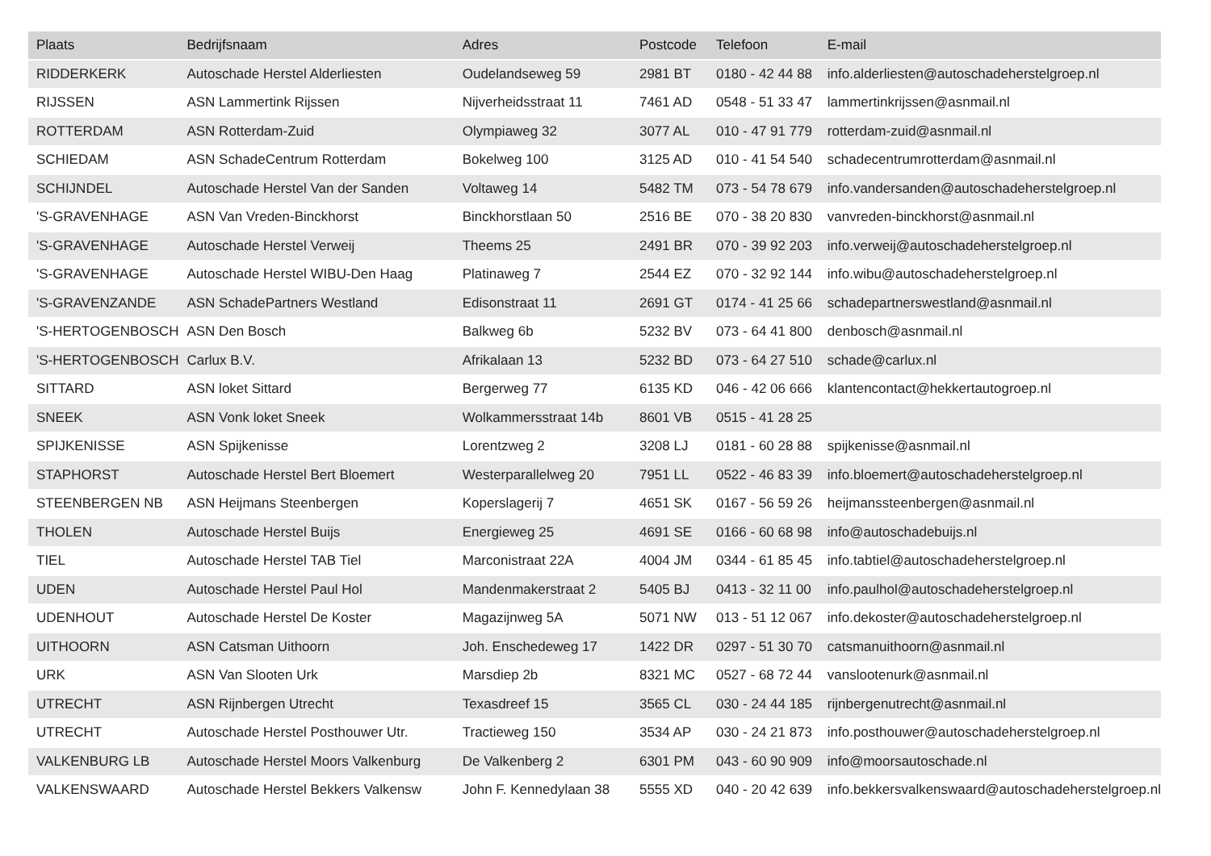| Plaats | Bedrijfsnaam | Adres | Postcode | Telefoon | E-mail |
| --- | --- | --- | --- | --- | --- |
| RIDDERKERK | Autoschade Herstel Alderliesten | Oudelandseweg 59 | 2981 BT | 0180 - 42 44 88 | info.alderliesten@autoschadeherstelgroep.nl |
| RIJSSEN | ASN Lammertink Rijssen | Nijverheidsstraat 11 | 7461 AD | 0548 - 51 33 47 | lammertinkrijssen@asnmail.nl |
| ROTTERDAM | ASN Rotterdam-Zuid | Olympiaweg 32 | 3077 AL | 010 - 47 91 779 | rotterdam-zuid@asnmail.nl |
| SCHIEDAM | ASN SchadeCentrum Rotterdam | Bokelweg 100 | 3125 AD | 010 - 41 54 540 | schadecentrumrotterdam@asnmail.nl |
| SCHIJNDEL | Autoschade Herstel Van der Sanden | Voltaweg 14 | 5482 TM | 073 - 54 78 679 | info.vandersanden@autoschadeherstelgroep.nl |
| 'S-GRAVENHAGE | ASN Van Vreden-Binckhorst | Binckhorstlaan 50 | 2516 BE | 070 - 38 20 830 | vanvreden-binckhorst@asnmail.nl |
| 'S-GRAVENHAGE | Autoschade Herstel Verweij | Theems 25 | 2491 BR | 070 - 39 92 203 | info.verweij@autoschadeherstelgroep.nl |
| 'S-GRAVENHAGE | Autoschade Herstel WIBU-Den Haag | Platinaweg 7 | 2544 EZ | 070 - 32 92 144 | info.wibu@autoschadeherstelgroep.nl |
| 'S-GRAVENZANDE | ASN SchadePartners Westland | Edisonstraat 11 | 2691 GT | 0174 - 41 25 66 | schadepartnerswestland@asnmail.nl |
| 'S-HERTOGENBOSCH | ASN Den Bosch | Balkweg 6b | 5232 BV | 073 - 64 41 800 | denbosch@asnmail.nl |
| 'S-HERTOGENBOSCH | Carlux B.V. | Afrikalaan 13 | 5232 BD | 073 - 64 27 510 | schade@carlux.nl |
| SITTARD | ASN loket Sittard | Bergerweg 77 | 6135 KD | 046 - 42 06 666 | klantencontact@hekkertautogroep.nl |
| SNEEK | ASN Vonk loket Sneek | Wolkammersstraat 14b | 8601 VB | 0515 - 41 28 25 | |
| SPIJKENISSE | ASN Spijkenisse | Lorentzweg 2 | 3208 LJ | 0181 - 60 28 88 | spijkenisse@asnmail.nl |
| STAPHORST | Autoschade Herstel Bert Bloemert | Westerparallelweg 20 | 7951 LL | 0522 - 46 83 39 | info.bloemert@autoschadeherstelgroep.nl |
| STEENBERGEN NB | ASN Heijmans Steenbergen | Koperslagerij 7 | 4651 SK | 0167 - 56 59 26 | heijmanssteenbergen@asnmail.nl |
| THOLEN | Autoschade Herstel Buijs | Energieweg 25 | 4691 SE | 0166 - 60 68 98 | info@autoschadebuijs.nl |
| TIEL | Autoschade Herstel TAB Tiel | Marconistraat 22A | 4004 JM | 0344 - 61 85 45 | info.tabtiel@autoschadeherstelgroep.nl |
| UDEN | Autoschade Herstel Paul Hol | Mandenmakerstraat 2 | 5405 BJ | 0413 - 32 11 00 | info.paulhol@autoschadeherstelgroep.nl |
| UDENHOUT | Autoschade Herstel De Koster | Magazijnweg 5A | 5071 NW | 013 - 51 12 067 | info.dekoster@autoschadeherstelgroep.nl |
| UITHOORN | ASN Catsman Uithoorn | Joh. Enschedeweg 17 | 1422 DR | 0297 - 51 30 70 | catsmanuithoorn@asnmail.nl |
| URK | ASN Van Slooten Urk | Marsdiep 2b | 8321 MC | 0527 - 68 72 44 | vanslootenurk@asnmail.nl |
| UTRECHT | ASN Rijnbergen Utrecht | Texasdreef 15 | 3565 CL | 030 - 24 44 185 | rijnbergenutrecht@asnmail.nl |
| UTRECHT | Autoschade Herstel Posthouwer Utr. | Tractieweg 150 | 3534 AP | 030 - 24 21 873 | info.posthouwer@autoschadeherstelgroep.nl |
| VALKENBURG LB | Autoschade Herstel Moors Valkenburg | De Valkenberg 2 | 6301 PM | 043 - 60 90 909 | info@moorsautoschade.nl |
| VALKENSWAARD | Autoschade Herstel Bekkers Valkensw | John F. Kennedylaan 38 | 5555 XD | 040 - 20 42 639 | info.bekkersvalkenswaard@autoschadeherstelgroep.nl |